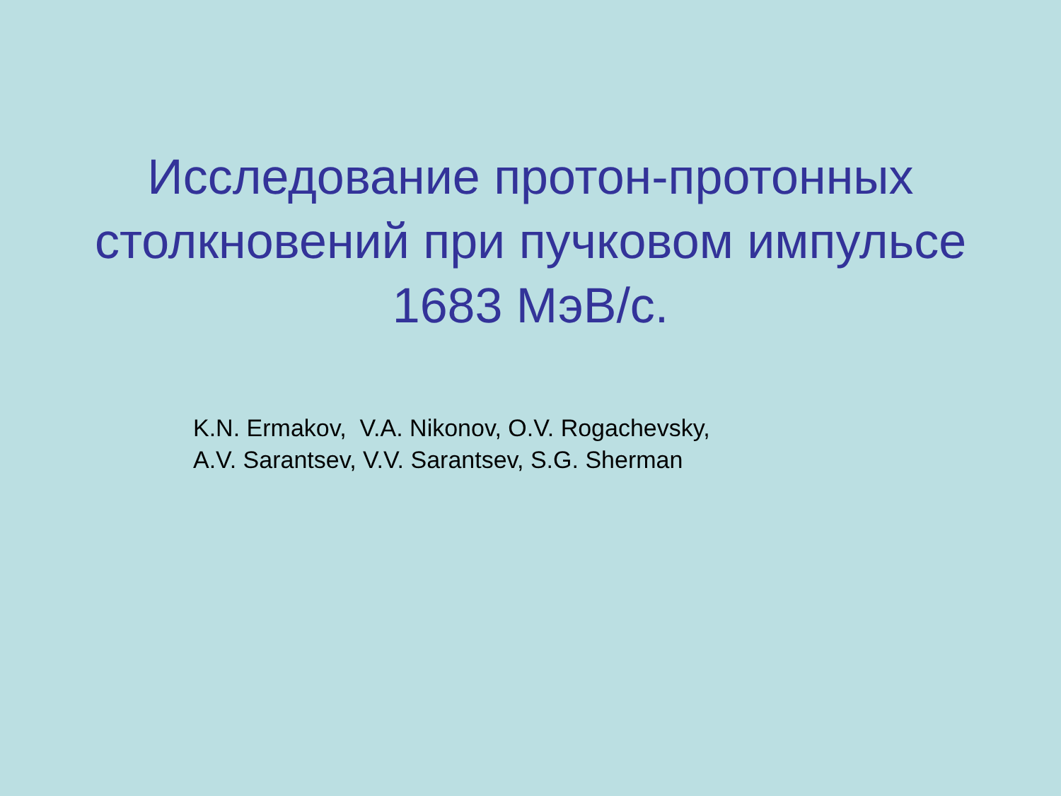Исследование протон-протонных
столкновений при пучковом импульсе
1683 МэВ/с.
K.N. Ermakov, V.A. Nikonov, O.V. Rogachevsky,
A.V. Sarantsev, V.V. Sarantsev, S.G. Sherman